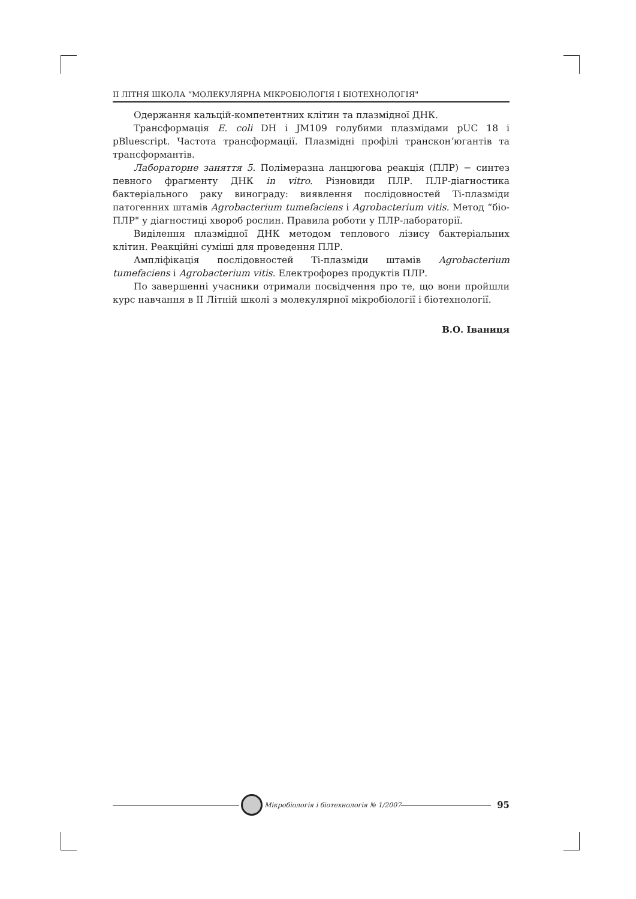II ЛІТНЯ ШКОЛА “МОЛЕКУЛЯРНА МІКРОБІОЛОГІЯ І БІОТЕХНОЛОГІЯ"
Одержання кальцій-компетентних клітин та плазмідної ДНК.
Трансформація E. coli DH і JM109 голубими плазмідами pUC 18 і pBluescript. Частота трансформації. Плазмідні профілі трансконʼюгантів та трансформантів.
Лабораторне заняття 5. Полімеразна ланцюгова реакція (ПЛР) − синтез певного фрагменту ДНК in vitro. Різновиди ПЛР. ПЛР-діагностика бактеріального раку винограду: виявлення послідовностей Ті-плазміди патогенних штамів Agrobacterium tumefaciens і Agrobacterium vitis. Метод “біо-ПЛР" у діагностиці хвороб рослин. Правила роботи у ПЛР-лабораторії.
Виділення плазмідної ДНК методом теплового лізису бактеріальних клітин. Реакційні суміші для проведення ПЛР.
Ампліфікація послідовностей Ті-плазміди штамів Agrobacterium tumefaciens і Agrobacterium vitis. Електрофорез продуктів ПЛР.
По завершенні учасники отримали посвідчення про те, що вони пройшли курс навчання в II Літній школі з молекулярної мікробіології і біотехнології.
В.О. Іваниця
Мікробіологія і біотехнологія № 1/2007
95